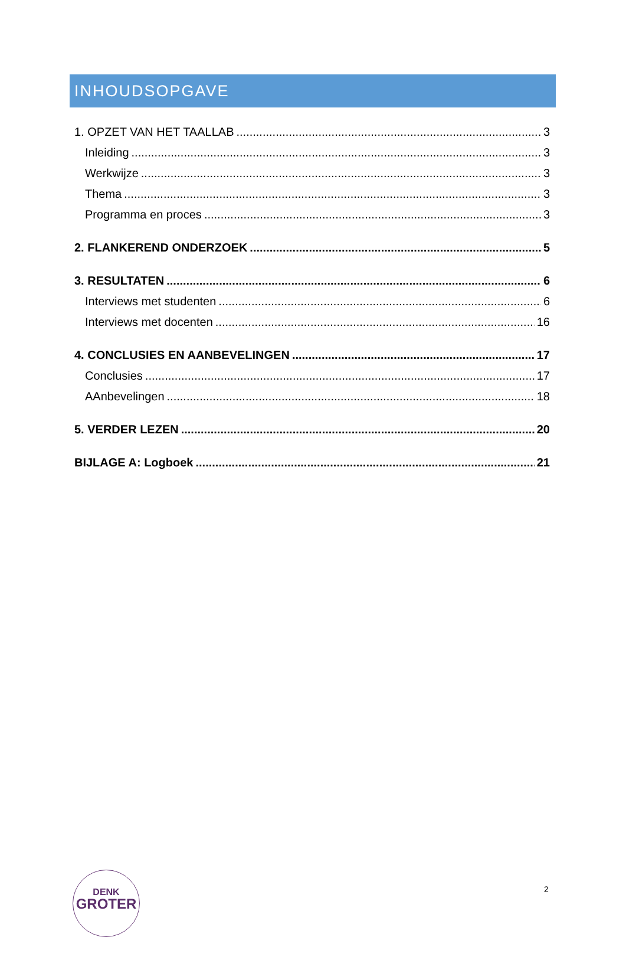INHOUDSOPGAVE
1. OPZET VAN HET TAALLAB 3
Inleiding 3
Werkwijze 3
Thema 3
Programma en proces 3
2. FLANKEREND ONDERZOEK 5
3. RESULTATEN 6
Interviews met studenten 6
Interviews met docenten 16
4. CONCLUSIES EN AANBEVELINGEN 17
Conclusies 17
AAnbevelingen 18
5. VERDER LEZEN 20
BIJLAGE A: Logboek 21
DENK
GROTER
2